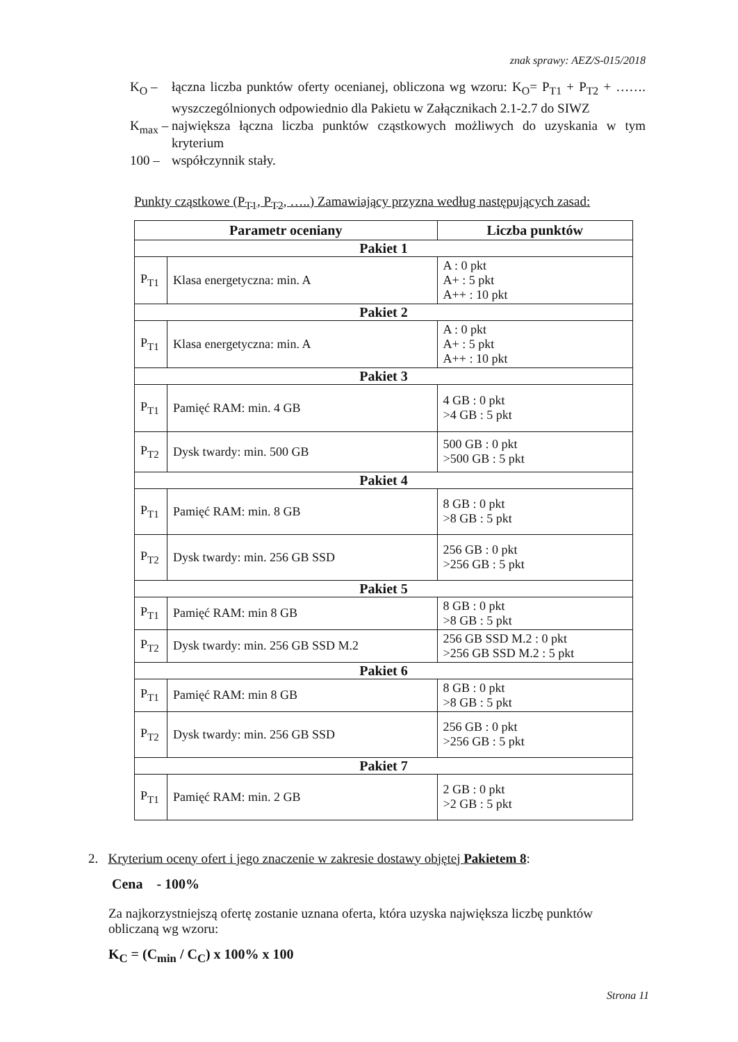znak sprawy: AEZ/S-015/2018
K<sub>O</sub> – łączna liczba punktów oferty ocenianej, obliczona wg wzoru: K<sub>O</sub>= P<sub>T1</sub> + P<sub>T2</sub> + ……. wyszczególnionych odpowiednio dla Pakietu w Załącznikach 2.1-2.7 do SIWZ
K<sub>max</sub> –
największa łączna liczba punktów cząstkowych możliwych do uzyskania w tym kryterium
100 – współczynnik stały.
Punkty cząstkowe (P<sub>T1</sub>, P<sub>T2</sub>, …..) Zamawiający przyzna według następujących zasad:
| Parametr oceniany | | Liczba punktów |
| --- | --- | --- |
| Pakiet 1 | | |
| P<sub>T1</sub> | Klasa energetyczna: min. A | A : 0 pkt A+ : 5 pkt A++ : 10 pkt |
| Pakiet 2 | | |
| P<sub>T1</sub> | Klasa energetyczna: min. A | A : 0 pkt A+ : 5 pkt A++ : 10 pkt |
| Pakiet 3 | | |
| P<sub>T1</sub> | Pamięć RAM: min. 4 GB | 4 GB : 0 pkt >4 GB : 5 pkt |
| P<sub>T2</sub> | Dysk twardy: min. 500 GB | 500 GB : 0 pkt >500 GB : 5 pkt |
| Pakiet 4 | | |
| P<sub>T1</sub> | Pamięć RAM: min. 8 GB | 8 GB : 0 pkt >8 GB : 5 pkt |
| P<sub>T2</sub> | Dysk twardy: min. 256 GB SSD | 256 GB : 0 pkt >256 GB : 5 pkt |
| Pakiet 5 | | |
| P<sub>T1</sub> | Pamięć RAM: min 8 GB | 8 GB : 0 pkt >8 GB : 5 pkt |
| P<sub>T2</sub> | Dysk twardy: min. 256 GB SSD M.2 | 256 GB SSD M.2 : 0 pkt >256 GB SSD M.2 : 5 pkt |
| Pakiet 6 | | |
| P<sub>T1</sub> | Pamięć RAM: min 8 GB | 8 GB : 0 pkt >8 GB : 5 pkt |
| P<sub>T2</sub> | Dysk twardy: min. 256 GB SSD | 256 GB : 0 pkt >256 GB : 5 pkt |
| Pakiet 7 | | |
| P<sub>T1</sub> | Pamięć RAM: min. 2 GB | 2 GB : 0 pkt >2 GB : 5 pkt |
2. Kryterium oceny ofert i jego znaczenie w zakresie dostawy objętej Pakietem 8:
Cena - 100%
Za najkorzystniejszą ofertę zostanie uznana oferta, która uzyska największa liczbę punktów obliczaną wg wzoru:
K<sub>C</sub> = (C<sub>min</sub> / C<sub>C</sub>) x 100% x 100
Strona 11